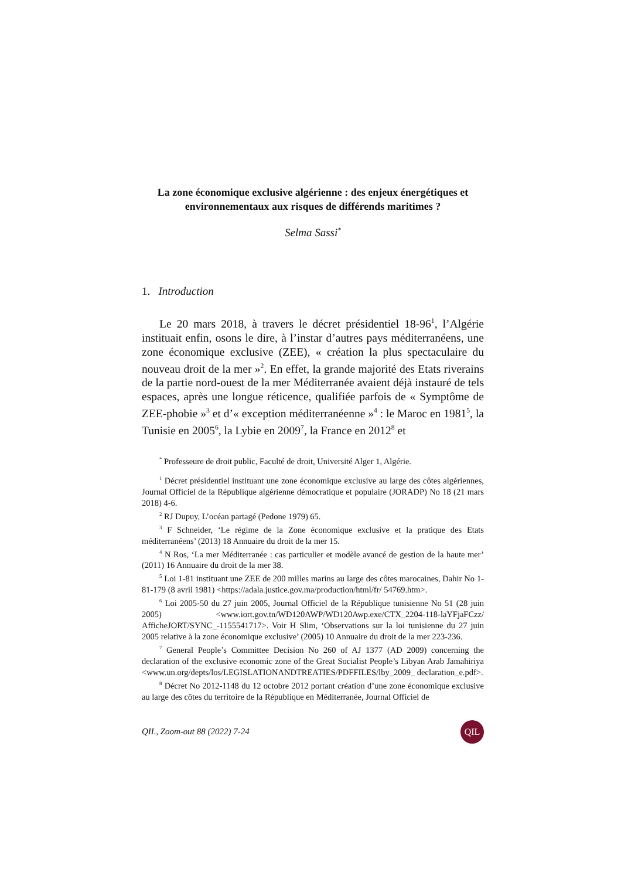La zone économique exclusive algérienne : des enjeux énergétiques et environnementaux aux risques de différends maritimes ?
Selma Sassi<sup>*</sup>
1. Introduction
Le 20 mars 2018, à travers le décret présidentiel 18-96<sup>1</sup>, l’Algérie instituait enfin, osons le dire, à l’instar d’autres pays méditerranéens, une zone économique exclusive (ZEE), « création la plus spectaculaire du nouveau droit de la mer »<sup>2</sup>. En effet, la grande majorité des Etats riverains de la partie nord-ouest de la mer Méditerranée avaient déjà instauré de tels espaces, après une longue réticence, qualifiée parfois de « Symptôme de ZEE-phobie »<sup>3</sup> et d’« exception méditerranéenne »<sup>4</sup> : le Maroc en 1981<sup>5</sup>, la Tunisie en 2005<sup>6</sup>, la Lybie en 2009<sup>7</sup>, la France en 2012<sup>8</sup> et
<sup>*</sup> Professeure de droit public, Faculté de droit, Université Alger 1, Algérie.
<sup>1</sup> Décret présidentiel instituant une zone économique exclusive au large des côtes algériennes, Journal Officiel de la République algérienne démocratique et populaire (JORADP) No 18 (21 mars 2018) 4-6.
<sup>2</sup> RJ Dupuy, L’océan partagé (Pedone 1979) 65.
<sup>3</sup> F Schneider, ‘Le régime de la Zone économique exclusive et la pratique des Etats méditerranéens’ (2013) 18 Annuaire du droit de la mer 15.
<sup>4</sup> N Ros, ‘La mer Méditerranée : cas particulier et modèle avancé de gestion de la haute mer’ (2011) 16 Annuaire du droit de la mer 38.
<sup>5</sup> Loi 1-81 instituant une ZEE de 200 milles marins au large des côtes marocaines, Dahir No 1-81-179 (8 avril 1981) <https://adala.justice.gov.ma/production/html/fr/ 54769.htm>.
<sup>6</sup> Loi 2005-50 du 27 juin 2005, Journal Officiel de la République tunisienne No 51 (28 juin 2005) <www.iort.gov.tn/WD120AWP/WD120Awp.exe/CTX_2204-118-laYFjaFCzz/ AfficheJORT/SYNC_-1155541717>. Voir H Slim, ‘Observations sur la loi tunisienne du 27 juin 2005 relative à la zone économique exclusive’ (2005) 10 Annuaire du droit de la mer 223-236.
<sup>7</sup> General People’s Committee Decision No 260 of AJ 1377 (AD 2009) concerning the declaration of the exclusive economic zone of the Great Socialist People’s Libyan Arab Jamahiriya <www.un.org/depts/los/LEGISLATIONANDTREATIES/PDFFILES/lby_2009_ declaration_e.pdf>.
<sup>8</sup> Décret No 2012-1148 du 12 octobre 2012 portant création d’une zone économique exclusive au large des côtes du territoire de la République en Méditerranée, Journal Officiel de
QIL, Zoom-out 88 (2022) 7-24 QIL